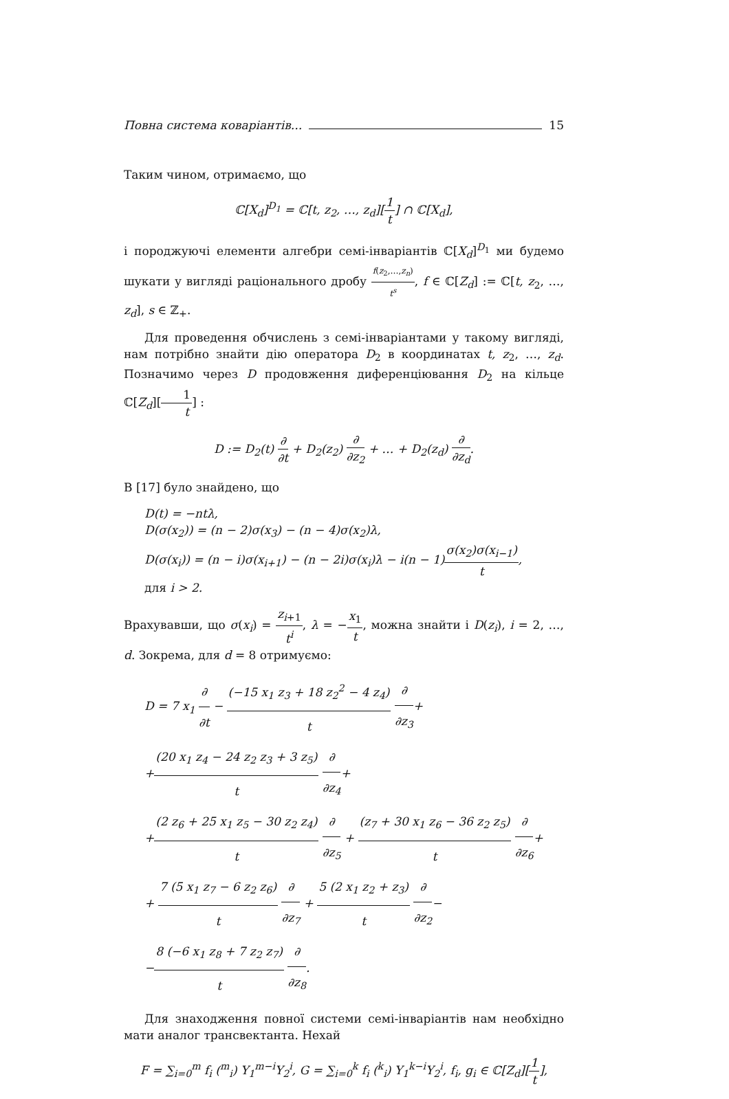Повна система коваріантів... 15
Таким чином, отримаємо, що
ℂ[X<sub>d</sub>]<sup>D<sub>1</sub></sup> = ℂ[t, z<sub>2</sub>, …, z<sub>d</sub>][1 t] ∩ ℂ[X<sub>d</sub>],
і породжуючі елементи алгебри семі-інваріантів ℂ[X<sub>d</sub>]<sup>D<sub>1</sub></sup> ми будемо шукати у вигляді раціонального дробу f(z<sub>2</sub>,…,z<sub>n</sub>) t<sup>s</sup>, f ∈ ℂ[Z<sub>d</sub>] := ℂ[t, z<sub>2</sub>, …, z<sub>d</sub>], s ∈ ℤ<sub>+</sub>.
Для проведення обчислень з семі-інваріантами у такому вигляді, нам потрібно знайти дію оператора D<sub>2</sub> в координатах t, z<sub>2</sub>, …, z<sub>d</sub>. Позначимо через D продовження диференціювання D<sub>2</sub> на кільце ℂ[Z<sub>d</sub>][1 t] :
D := D<sub>2</sub>(t) ∂ ∂t + D<sub>2</sub>(z<sub>2</sub>) ∂ ∂z<sub>2</sub> + … + D<sub>2</sub>(z<sub>d</sub>) ∂ ∂z<sub>d</sub>.
В [17] було знайдено, що
D(t) = −ntλ,
D(σ(x<sub>2</sub>)) = (n − 2)σ(x<sub>3</sub>) − (n − 4)σ(x<sub>2</sub>)λ,
D(σ(x<sub>i</sub>)) = (n − i)σ(x<sub>i+1</sub>) − (n − 2i)σ(x<sub>i</sub>)λ − i(n − 1)σ(x<sub>2</sub>)σ(x<sub>i−1</sub>) t,
для i > 2.
Врахувавши, що σ(x<sub>i</sub>) = z<sub>i+1</sub> t<sup>i</sup>, λ = −x<sub>1</sub> t, можна знайти і D(z<sub>i</sub>), i = 2, …, d. Зокрема, для d = 8 отримуємо:
D = 7 x<sub>1</sub> ∂ ∂t − (−15 x<sub>1</sub> z<sub>3</sub> + 18 z<sub>2</sub><sup>2</sup> − 4 z<sub>4</sub>) t ∂ ∂z<sub>3</sub>+
+(20 x<sub>1</sub> z<sub>4</sub> − 24 z<sub>2</sub> z<sub>3</sub> + 3 z<sub>5</sub>) t ∂ ∂z<sub>4</sub>+
+(2 z<sub>6</sub> + 25 x<sub>1</sub> z<sub>5</sub> − 30 z<sub>2</sub> z<sub>4</sub>) t ∂ ∂z<sub>5</sub> + (z<sub>7</sub> + 30 x<sub>1</sub> z<sub>6</sub> − 36 z<sub>2</sub> z<sub>5</sub>) t ∂ ∂z<sub>6</sub>+
+ 7 (5 x<sub>1</sub> z<sub>7</sub> − 6 z<sub>2</sub> z<sub>6</sub>) t ∂ ∂z<sub>7</sub> + 5 (2 x<sub>1</sub> z<sub>2</sub> + z<sub>3</sub>) t ∂ ∂z<sub>2</sub>−
−8 (−6 x<sub>1</sub> z<sub>8</sub> + 7 z<sub>2</sub> z<sub>7</sub>) t ∂ ∂z<sub>8</sub>.
Для знаходження повної системи семі-інваріантів нам необхідно мати аналог трансвектанта. Нехай
F = ∑<sub>i=0</sub><sup>m</sup> f<sub>i</sub> (<sup>m</sup><sub>i</sub>) Y<sub>1</sub><sup>m−i</sup>Y<sub>2</sub><sup>i</sup>, G = ∑<sub>i=0</sub><sup>k</sup> f<sub>i</sub> (<sup>k</sup><sub>i</sub>) Y<sub>1</sub><sup>k−i</sup>Y<sub>2</sub><sup>i</sup>, f<sub>i</sub>, g<sub>i</sub> ∈ ℂ[Z<sub>d</sub>][1 t],